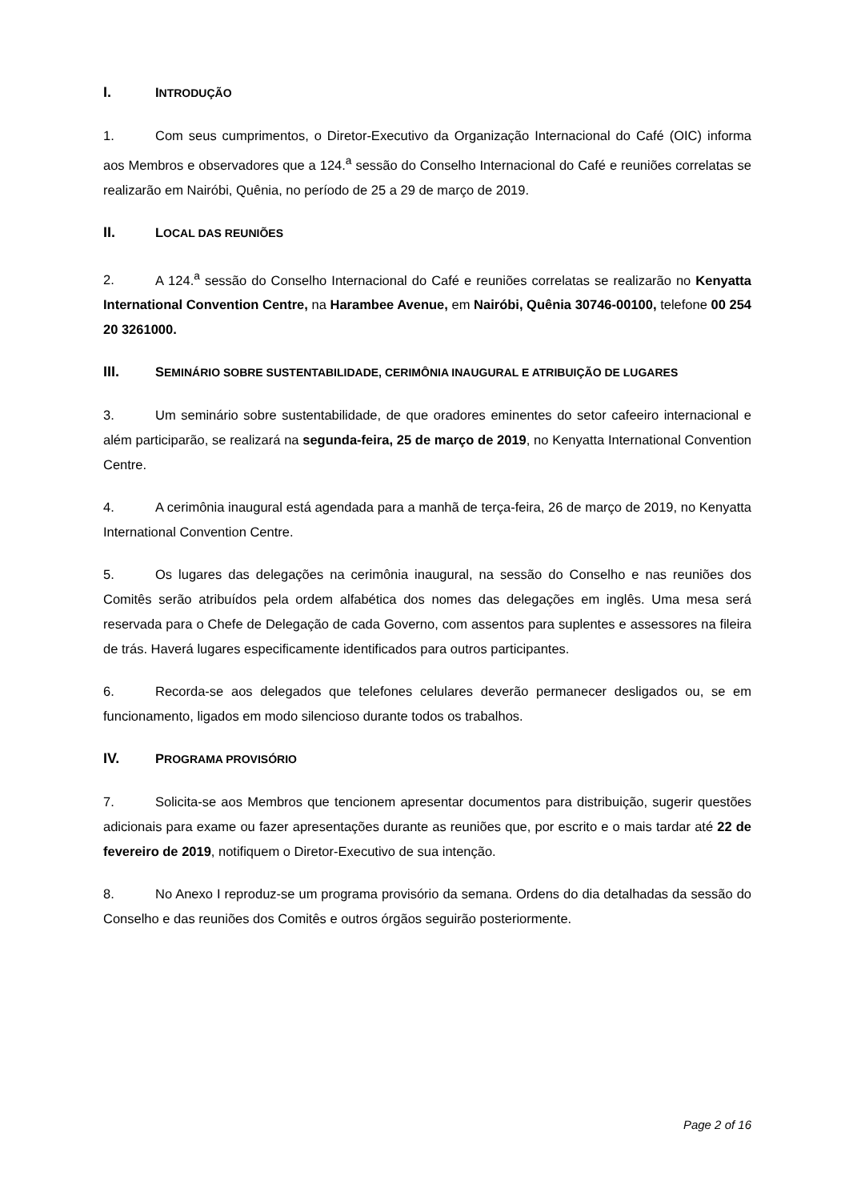I. INTRODUÇÃO
1. Com seus cumprimentos, o Diretor-Executivo da Organização Internacional do Café (OIC) informa aos Membros e observadores que a 124.<sup>a</sup> sessão do Conselho Internacional do Café e reuniões correlatas se realizarão em Nairóbi, Quênia, no período de 25 a 29 de março de 2019.
II. LOCAL DAS REUNIÕES
2. A 124.<sup>a</sup> sessão do Conselho Internacional do Café e reuniões correlatas se realizarão no Kenyatta International Convention Centre, na Harambee Avenue, em Nairóbi, Quênia 30746-00100, telefone 00 254 20 3261000.
III. SEMINÁRIO SOBRE SUSTENTABILIDADE, CERIMÔNIA INAUGURAL E ATRIBUIÇÃO DE LUGARES
3. Um seminário sobre sustentabilidade, de que oradores eminentes do setor cafeeiro internacional e além participarão, se realizará na segunda-feira, 25 de março de 2019, no Kenyatta International Convention Centre.
4. A cerimônia inaugural está agendada para a manhã de terça-feira, 26 de março de 2019, no Kenyatta International Convention Centre.
5. Os lugares das delegações na cerimônia inaugural, na sessão do Conselho e nas reuniões dos Comitês serão atribuídos pela ordem alfabética dos nomes das delegações em inglês. Uma mesa será reservada para o Chefe de Delegação de cada Governo, com assentos para suplentes e assessores na fileira de trás. Haverá lugares especificamente identificados para outros participantes.
6. Recorda-se aos delegados que telefones celulares deverão permanecer desligados ou, se em funcionamento, ligados em modo silencioso durante todos os trabalhos.
IV. PROGRAMA PROVISÓRIO
7. Solicita-se aos Membros que tencionem apresentar documentos para distribuição, sugerir questões adicionais para exame ou fazer apresentações durante as reuniões que, por escrito e o mais tardar até 22 de fevereiro de 2019, notifiquem o Diretor-Executivo de sua intenção.
8. No Anexo I reproduz-se um programa provisório da semana. Ordens do dia detalhadas da sessão do Conselho e das reuniões dos Comitês e outros órgãos seguirão posteriormente.
Page 2 of 16